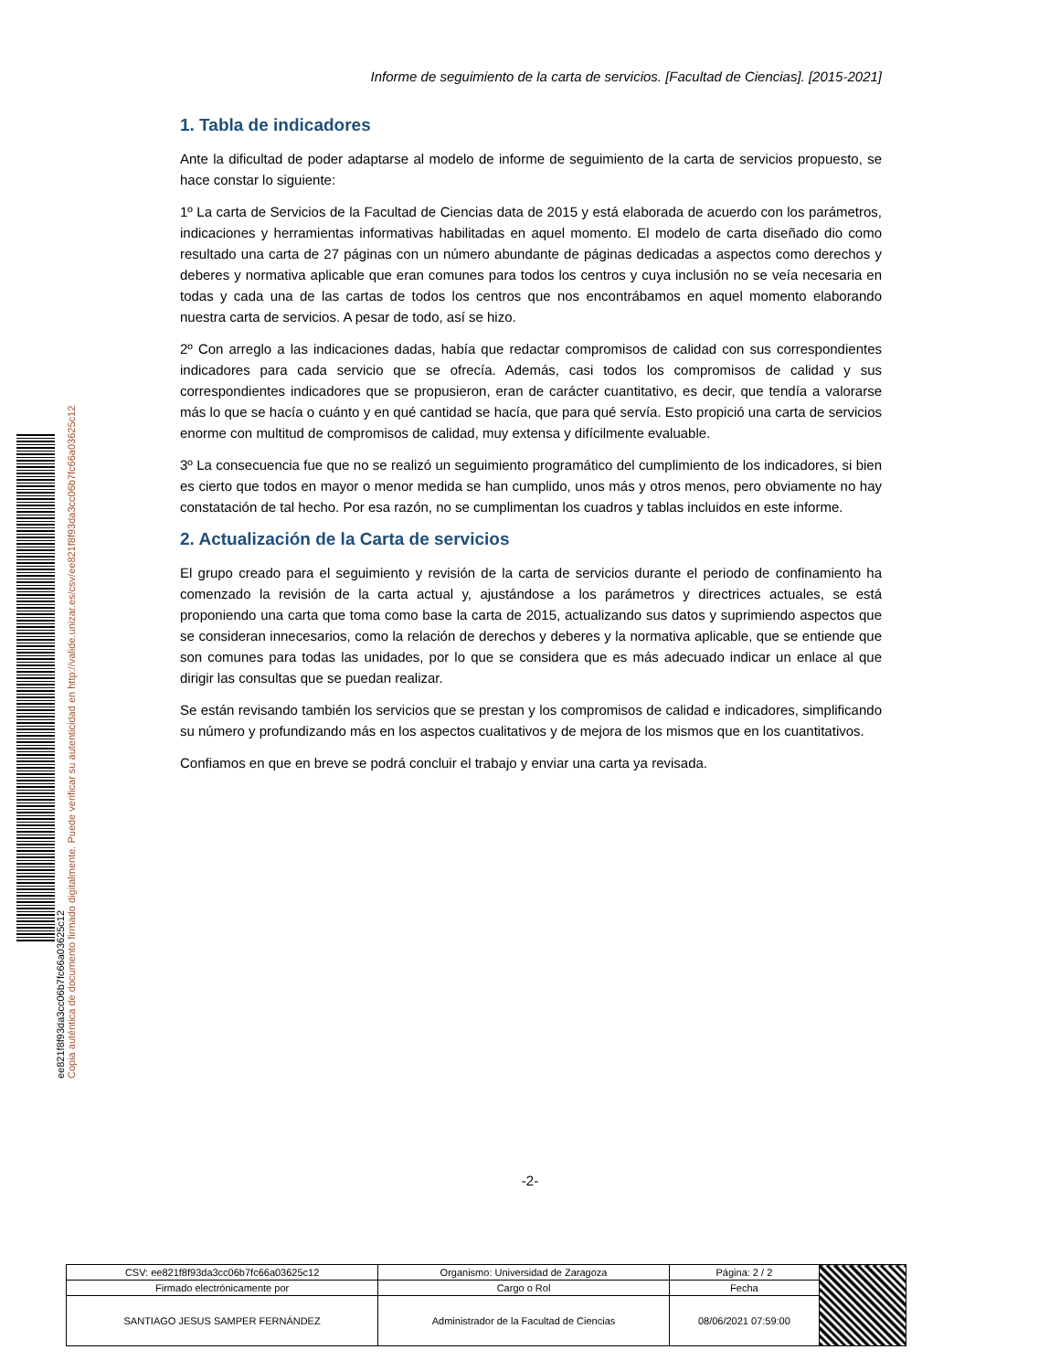ee821f8f93da3cc06b7fc66a03625c12
Copia auténtica de documento firmado digitalmente. Puede verificar su autenticidad en http://valide.unizar.es/csv/ee821f8f93da3cc06b7fc66a03625c12
Informe de seguimiento de la carta de servicios. [Facultad de Ciencias]. [2015-2021]
1. Tabla de indicadores
Ante la dificultad de poder adaptarse al modelo de informe de seguimiento de la carta de servicios propuesto, se hace constar lo siguiente:
1º La carta de Servicios de la Facultad de Ciencias data de 2015 y está elaborada de acuerdo con los parámetros, indicaciones y herramientas informativas habilitadas en aquel momento. El modelo de carta diseñado dio como resultado una carta de 27 páginas con un número abundante de páginas dedicadas a aspectos como derechos y deberes y normativa aplicable que eran comunes para todos los centros y cuya inclusión no se veía necesaria en todas y cada una de las cartas de todos los centros que nos encontrábamos en aquel momento elaborando nuestra carta de servicios. A pesar de todo, así se hizo.
2º Con arreglo a las indicaciones dadas, había que redactar compromisos de calidad con sus correspondientes indicadores para cada servicio que se ofrecía. Además, casi todos los compromisos de calidad y sus correspondientes indicadores que se propusieron, eran de carácter cuantitativo, es decir, que tendía a valorarse más lo que se hacía o cuánto y en qué cantidad se hacía, que para qué servía. Esto propició una carta de servicios enorme con multitud de compromisos de calidad, muy extensa y difícilmente evaluable.
3º La consecuencia fue que no se realizó un seguimiento programático del cumplimiento de los indicadores, si bien es cierto que todos en mayor o menor medida se han cumplido, unos más y otros menos, pero obviamente no hay constatación de tal hecho. Por esa razón, no se cumplimentan los cuadros y tablas incluidos en este informe.
2. Actualización de la Carta de servicios
El grupo creado para el seguimiento y revisión de la carta de servicios durante el periodo de confinamiento ha comenzado la revisión de la carta actual y, ajustándose a los parámetros y directrices actuales, se está proponiendo una carta que toma como base la carta de 2015, actualizando sus datos y suprimiendo aspectos que se consideran innecesarios, como la relación de derechos y deberes y la normativa aplicable, que se entiende que son comunes para todas las unidades, por lo que se considera que es más adecuado indicar un enlace al que dirigir las consultas que se puedan realizar.
Se están revisando también los servicios que se prestan y los compromisos de calidad e indicadores, simplificando su número y profundizando más en los aspectos cualitativos y de mejora de los mismos que en los cuantitativos.
Confiamos en que en breve se podrá concluir el trabajo y enviar una carta ya revisada.
-2-
| CSV: ee821f8f93da3cc06b7fc66a03625c12 | Organismo: Universidad de Zaragoza | Página: 2 / 2 | |
| Firmado electrónicamente por | Cargo o Rol | Fecha | |
| SANTIAGO JESUS SAMPER FERNÁNDEZ | Administrador de la Facultad de Ciencias | 08/06/2021 07:59:00 | |